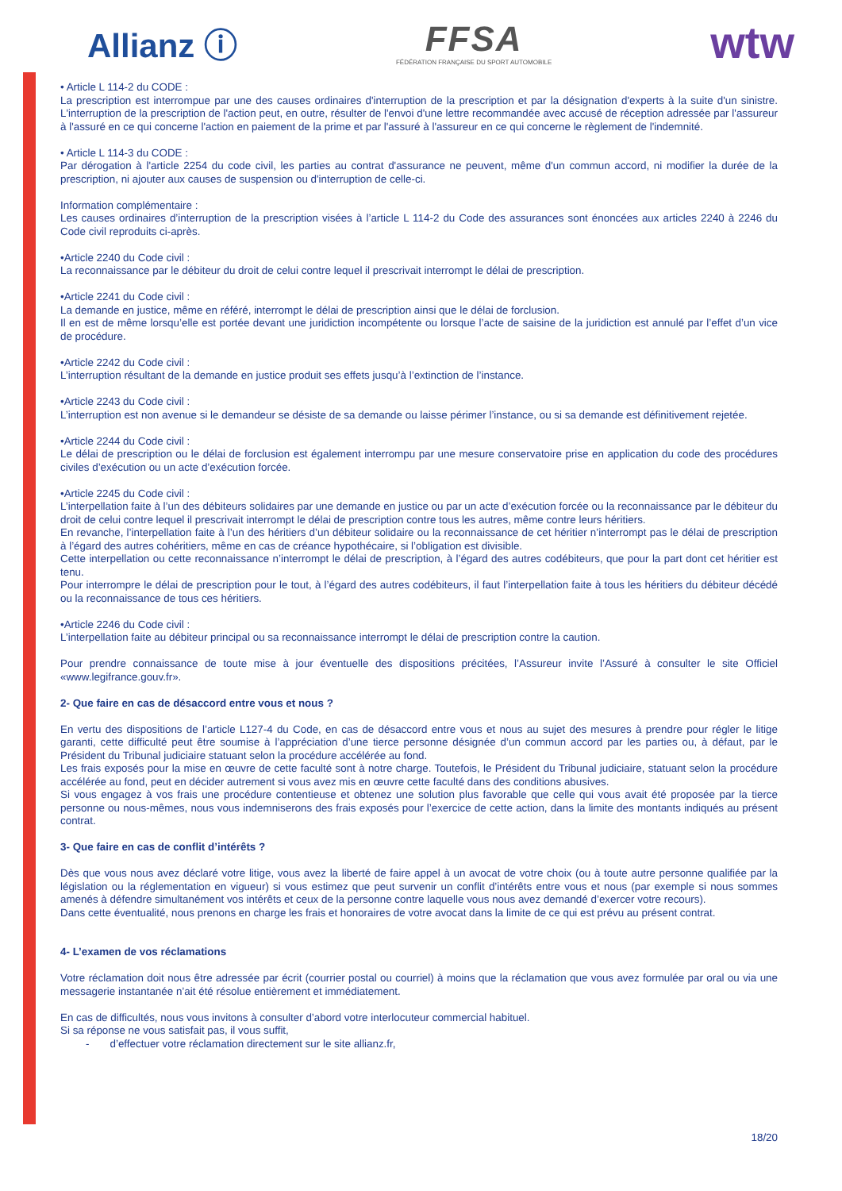Allianz ⓘ
FFSA
FÉDÉRATION FRANÇAISE DU SPORT AUTOMOBILE
wtw
• Article L 114-2 du CODE :
La prescription est interrompue par une des causes ordinaires d'interruption de la prescription et par la désignation d'experts à la suite d'un sinistre. L'interruption de la prescription de l'action peut, en outre, résulter de l'envoi d'une lettre recommandée avec accusé de réception adressée par l'assureur à l'assuré en ce qui concerne l'action en paiement de la prime et par l'assuré à l'assureur en ce qui concerne le règlement de l'indemnité.
• Article L 114-3 du CODE :
Par dérogation à l'article 2254 du code civil, les parties au contrat d'assurance ne peuvent, même d'un commun accord, ni modifier la durée de la prescription, ni ajouter aux causes de suspension ou d'interruption de celle-ci.
Information complémentaire :
Les causes ordinaires d’interruption de la prescription visées à l’article L 114-2 du Code des assurances sont énoncées aux articles 2240 à 2246 du Code civil reproduits ci-après.
•Article 2240 du Code civil :
La reconnaissance par le débiteur du droit de celui contre lequel il prescrivait interrompt le délai de prescription.
•Article 2241 du Code civil :
La demande en justice, même en référé, interrompt le délai de prescription ainsi que le délai de forclusion.
Il en est de même lorsqu’elle est portée devant une juridiction incompétente ou lorsque l’acte de saisine de la juridiction est annulé par l’effet d’un vice de procédure.
•Article 2242 du Code civil :
L’interruption résultant de la demande en justice produit ses effets jusqu’à l’extinction de l’instance.
•Article 2243 du Code civil :
L’interruption est non avenue si le demandeur se désiste de sa demande ou laisse périmer l’instance, ou si sa demande est définitivement rejetée.
•Article 2244 du Code civil :
Le délai de prescription ou le délai de forclusion est également interrompu par une mesure conservatoire prise en application du code des procédures civiles d’exécution ou un acte d’exécution forcée.
•Article 2245 du Code civil :
L’interpellation faite à l’un des débiteurs solidaires par une demande en justice ou par un acte d’exécution forcée ou la reconnaissance par le débiteur du droit de celui contre lequel il prescrivait interrompt le délai de prescription contre tous les autres, même contre leurs héritiers.
En revanche, l’interpellation faite à l’un des héritiers d’un débiteur solidaire ou la reconnaissance de cet héritier n’interrompt pas le délai de prescription à l’égard des autres cohéritiers, même en cas de créance hypothécaire, si l’obligation est divisible.
Cette interpellation ou cette reconnaissance n’interrompt le délai de prescription, à l’égard des autres codébiteurs, que pour la part dont cet héritier est tenu.
Pour interrompre le délai de prescription pour le tout, à l’égard des autres codébiteurs, il faut l’interpellation faite à tous les héritiers du débiteur décédé ou la reconnaissance de tous ces héritiers.
•Article 2246 du Code civil :
L’interpellation faite au débiteur principal ou sa reconnaissance interrompt le délai de prescription contre la caution.
Pour prendre connaissance de toute mise à jour éventuelle des dispositions précitées, l’Assureur invite l’Assuré à consulter le site Officiel «www.legifrance.gouv.fr».
2- Que faire en cas de désaccord entre vous et nous ?
En vertu des dispositions de l’article L127-4 du Code, en cas de désaccord entre vous et nous au sujet des mesures à prendre pour régler le litige garanti, cette difficulté peut être soumise à l’appréciation d’une tierce personne désignée d’un commun accord par les parties ou, à défaut, par le Président du Tribunal judiciaire statuant selon la procédure accélérée au fond.
Les frais exposés pour la mise en œuvre de cette faculté sont à notre charge. Toutefois, le Président du Tribunal judiciaire, statuant selon la procédure accélérée au fond, peut en décider autrement si vous avez mis en œuvre cette faculté dans des conditions abusives.
Si vous engagez à vos frais une procédure contentieuse et obtenez une solution plus favorable que celle qui vous avait été proposée par la tierce personne ou nous-mêmes, nous vous indemniserons des frais exposés pour l’exercice de cette action, dans la limite des montants indiqués au présent contrat.
3- Que faire en cas de conflit d’intérêts ?
Dès que vous nous avez déclaré votre litige, vous avez la liberté de faire appel à un avocat de votre choix (ou à toute autre personne qualifiée par la législation ou la réglementation en vigueur) si vous estimez que peut survenir un conflit d’intérêts entre vous et nous (par exemple si nous sommes amenés à défendre simultanément vos intérêts et ceux de la personne contre laquelle vous nous avez demandé d’exercer votre recours).
Dans cette éventualité, nous prenons en charge les frais et honoraires de votre avocat dans la limite de ce qui est prévu au présent contrat.
4- L’examen de vos réclamations
Votre réclamation doit nous être adressée par écrit (courrier postal ou courriel) à moins que la réclamation que vous avez formulée par oral ou via une messagerie instantanée n’ait été résolue entièrement et immédiatement.
En cas de difficultés, nous vous invitons à consulter d’abord votre interlocuteur commercial habituel.
Si sa réponse ne vous satisfait pas, il vous suffit,
- d’effectuer votre réclamation directement sur le site allianz.fr,
18/20